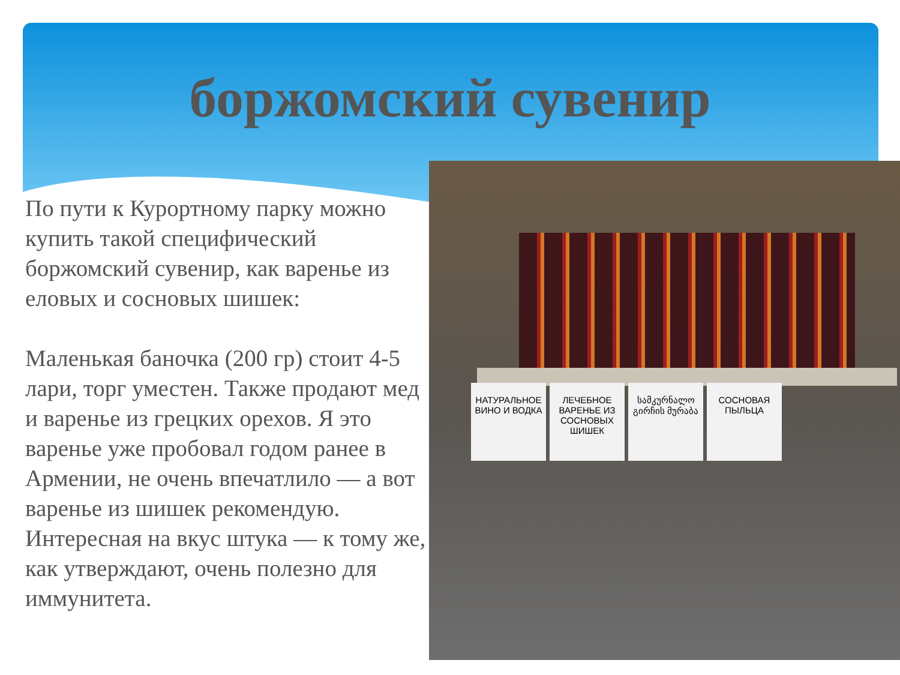боржомский сувенир
По пути к Курортному парку можно купить такой специфический боржомский сувенир, как варенье из еловых и сосновых шишек:
Маленькая баночка (200 гр) стоит 4-5 лари, торг уместен. Также продают мед и варенье из грецких орехов. Я это варенье уже пробовал годом ранее в Армении, не очень впечатлило — а вот варенье из шишек рекомендую. Интересная на вкус штука — к тому же, как утверждают, очень полезно для иммунитета.
НАТУРАЛЬНОЕ ВИНО И ВОДКА
ЛЕЧЕБНОЕ ВАРЕНЬЕ ИЗ СОСНОВЫХ ШИШЕК
სამკურნალო გირჩის მურაბა
СОСНОВАЯ ПЫЛЬЦА